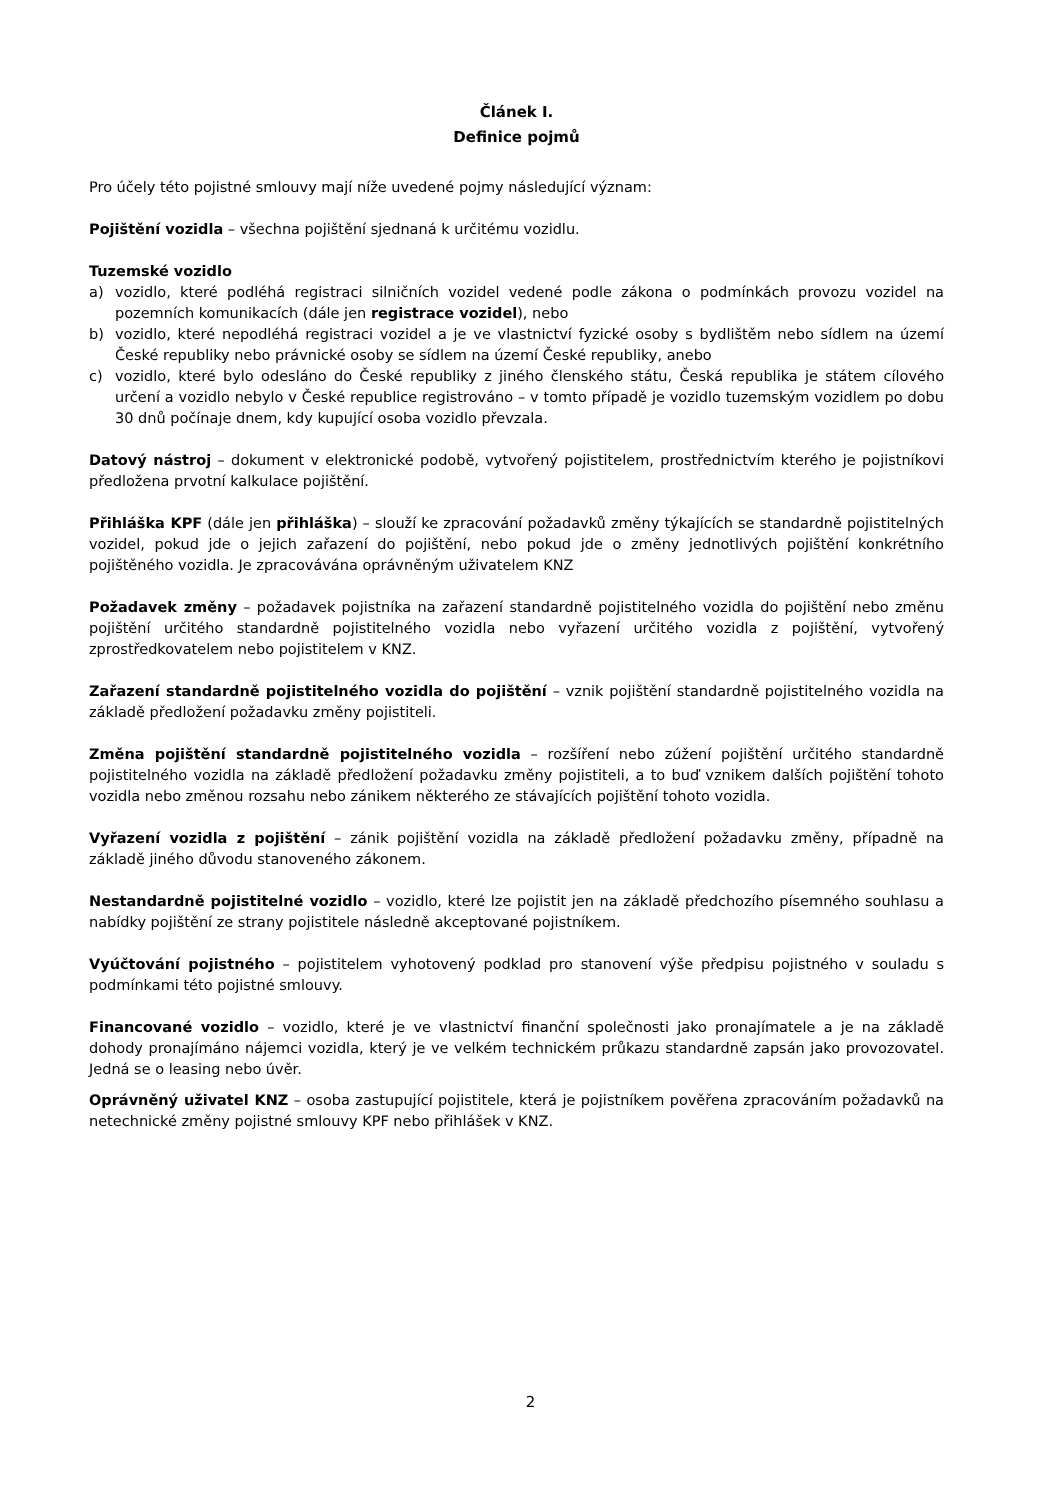Článek I.
Definice pojmů
Pro účely této pojistné smlouvy mají níže uvedené pojmy následující význam:
Pojištění vozidla – všechna pojištění sjednaná k určitému vozidlu.
Tuzemské vozidlo
a) vozidlo, které podléhá registraci silničních vozidel vedené podle zákona o podmínkách provozu vozidel na pozemních komunikacích (dále jen registrace vozidel), nebo
b) vozidlo, které nepodléhá registraci vozidel a je ve vlastnictví fyzické osoby s bydlištěm nebo sídlem na území České republiky nebo právnické osoby se sídlem na území České republiky, anebo
c) vozidlo, které bylo odesláno do České republiky z jiného členského státu, Česká republika je státem cílového určení a vozidlo nebylo v České republice registrováno – v tomto případě je vozidlo tuzemským vozidlem po dobu 30 dnů počínaje dnem, kdy kupující osoba vozidlo převzala.
Datový nástroj – dokument v elektronické podobě, vytvořený pojistitelem, prostřednictvím kterého je pojistníkovi předložena prvotní kalkulace pojištění.
Přihláška KPF (dále jen přihláška) – slouží ke zpracování požadavků změny týkajících se standardně pojistitelných vozidel, pokud jde o jejich zařazení do pojištění, nebo pokud jde o změny jednotlivých pojištění konkrétního pojištěného vozidla. Je zpracovávána oprávněným uživatelem KNZ
Požadavek změny – požadavek pojistníka na zařazení standardně pojistitelného vozidla do pojištění nebo změnu pojištění určitého standardně pojistitelného vozidla nebo vyřazení určitého vozidla z pojištění, vytvořený zprostředkovatelem nebo pojistitelem v KNZ.
Zařazení standardně pojistitelného vozidla do pojištění – vznik pojištění standardně pojistitelného vozidla na základě předložení požadavku změny pojistiteli.
Změna pojištění standardně pojistitelného vozidla – rozšíření nebo zúžení pojištění určitého standardně pojistitelného vozidla na základě předložení požadavku změny pojistiteli, a to buď vznikem dalších pojištění tohoto vozidla nebo změnou rozsahu nebo zánikem některého ze stávajících pojištění tohoto vozidla.
Vyřazení vozidla z pojištění – zánik pojištění vozidla na základě předložení požadavku změny, případně na základě jiného důvodu stanoveného zákonem.
Nestandardně pojistitelné vozidlo – vozidlo, které lze pojistit jen na základě předchozího písemného souhlasu a nabídky pojištění ze strany pojistitele následně akceptované pojistníkem.
Vyúčtování pojistného – pojistitelem vyhotovený podklad pro stanovení výše předpisu pojistného v souladu s podmínkami této pojistné smlouvy.
Financované vozidlo – vozidlo, které je ve vlastnictví finanční společnosti jako pronajímatele a je na základě dohody pronajímáno nájemci vozidla, který je ve velkém technickém průkazu standardně zapsán jako provozovatel. Jedná se o leasing nebo úvěr.
Oprávněný uživatel KNZ – osoba zastupující pojistitele, která je pojistníkem pověřena zpracováním požadavků na netechnické změny pojistné smlouvy KPF nebo přihlášek v KNZ.
2